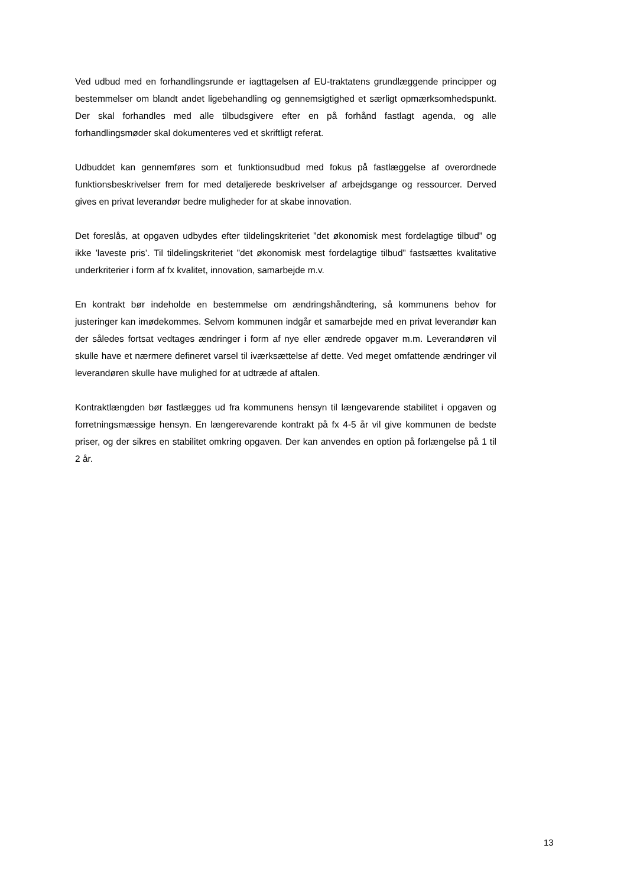Ved udbud med en forhandlingsrunde er iagttagelsen af EU-traktatens grundlæggende principper og bestemmelser om blandt andet ligebehandling og gennemsigtighed et særligt opmærksomhedspunkt. Der skal forhandles med alle tilbudsgivere efter en på forhånd fastlagt agenda, og alle forhandlingsmøder skal dokumenteres ved et skriftligt referat.
Udbuddet kan gennemføres som et funktionsudbud med fokus på fastlæggelse af overordnede funktionsbeskrivelser frem for med detaljerede beskrivelser af arbejdsgange og ressourcer. Derved gives en privat leverandør bedre muligheder for at skabe innovation.
Det foreslås, at opgaven udbydes efter tildelingskriteriet ”det økonomisk mest fordelagtige tilbud” og ikke ’laveste pris’. Til tildelingskriteriet ”det økonomisk mest fordelagtige tilbud” fastsættes kvalitative underkriterier i form af fx kvalitet, innovation, samarbejde m.v.
En kontrakt bør indeholde en bestemmelse om ændringshåndtering, så kommunens behov for justeringer kan imødekommes. Selvom kommunen indgår et samarbejde med en privat leverandør kan der således fortsat vedtages ændringer i form af nye eller ændrede opgaver m.m. Leverandøren vil skulle have et nærmere defineret varsel til iværksættelse af dette. Ved meget omfattende ændringer vil leverandøren skulle have mulighed for at udtræde af aftalen.
Kontraktlængden bør fastlægges ud fra kommunens hensyn til længevarende stabilitet i opgaven og forretningsmæssige hensyn. En længerevarende kontrakt på fx 4-5 år vil give kommunen de bedste priser, og der sikres en stabilitet omkring opgaven. Der kan anvendes en option på forlængelse på 1 til 2 år.
13